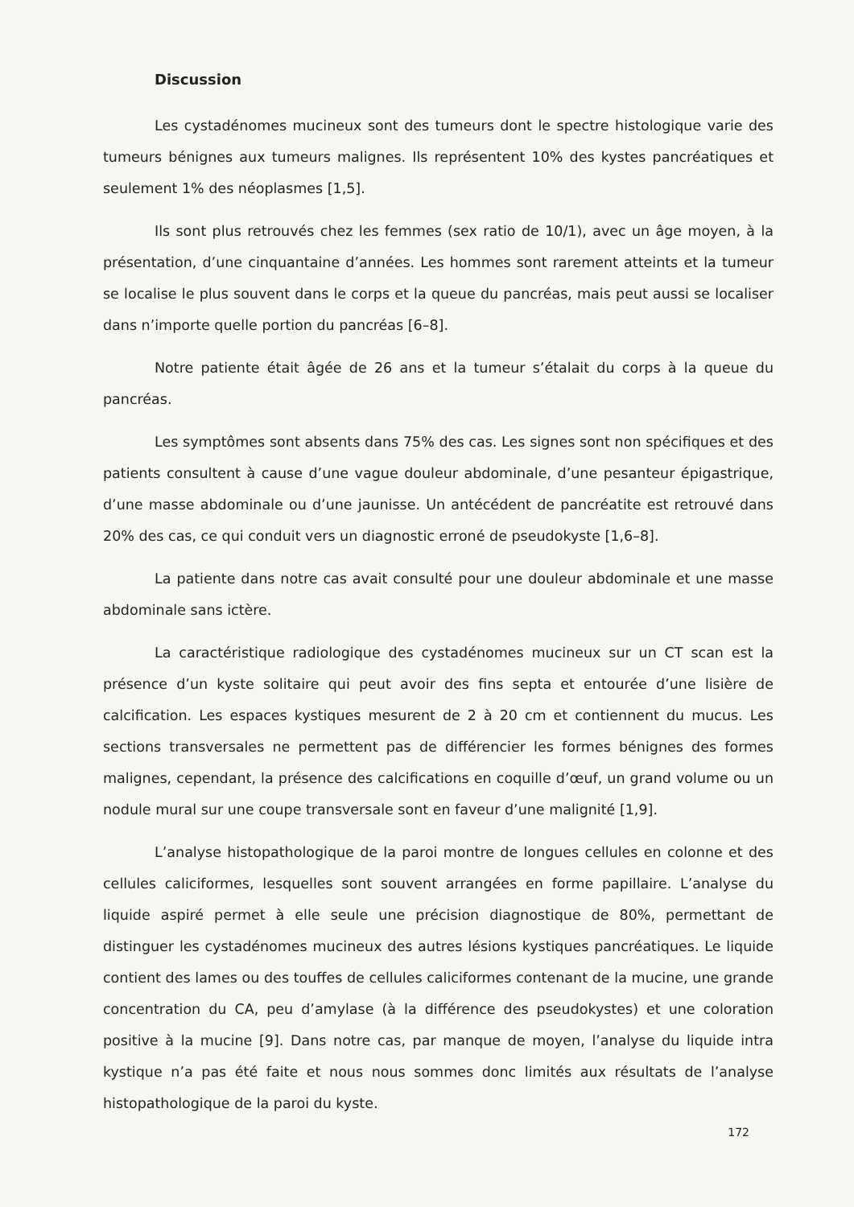Discussion
Les cystadénomes mucineux sont des tumeurs dont le spectre histologique varie des tumeurs bénignes aux tumeurs malignes. Ils représentent 10% des kystes pancréatiques et seulement 1% des néoplasmes [1,5].
Ils sont plus retrouvés chez les femmes (sex ratio de 10/1), avec un âge moyen, à la présentation, d’une cinquantaine d’années. Les hommes sont rarement atteints et la tumeur se localise le plus souvent dans le corps et la queue du pancréas, mais peut aussi se localiser dans n’importe quelle portion du pancréas [6–8].
Notre patiente était âgée de 26 ans et la tumeur s’étalait du corps à la queue du pancréas.
Les symptômes sont absents dans 75% des cas. Les signes sont non spécifiques et des patients consultent à cause d’une vague douleur abdominale, d’une pesanteur épigastrique, d’une masse abdominale ou d’une jaunisse. Un antécédent de pancréatite est retrouvé dans 20% des cas, ce qui conduit vers un diagnostic erroné de pseudokyste [1,6–8].
La patiente dans notre cas avait consulté pour une douleur abdominale et une masse abdominale sans ictère.
La caractéristique radiologique des cystadénomes mucineux sur un CT scan est la présence d’un kyste solitaire qui peut avoir des fins septa et entourée d’une lisière de calcification. Les espaces kystiques mesurent de 2 à 20 cm et contiennent du mucus. Les sections transversales ne permettent pas de différencier les formes bénignes des formes malignes, cependant, la présence des calcifications en coquille d’œuf, un grand volume ou un nodule mural sur une coupe transversale sont en faveur d’une malignité [1,9].
L’analyse histopathologique de la paroi montre de longues cellules en colonne et des cellules caliciformes, lesquelles sont souvent arrangées en forme papillaire. L’analyse du liquide aspiré permet à elle seule une précision diagnostique de 80%, permettant de distinguer les cystadénomes mucineux des autres lésions kystiques pancréatiques. Le liquide contient des lames ou des touffes de cellules caliciformes contenant de la mucine, une grande concentration du CA, peu d’amylase (à la différence des pseudokystes) et une coloration positive à la mucine [9]. Dans notre cas, par manque de moyen, l’analyse du liquide intra kystique n’a pas été faite et nous nous sommes donc limités aux résultats de l’analyse histopathologique de la paroi du kyste.
172